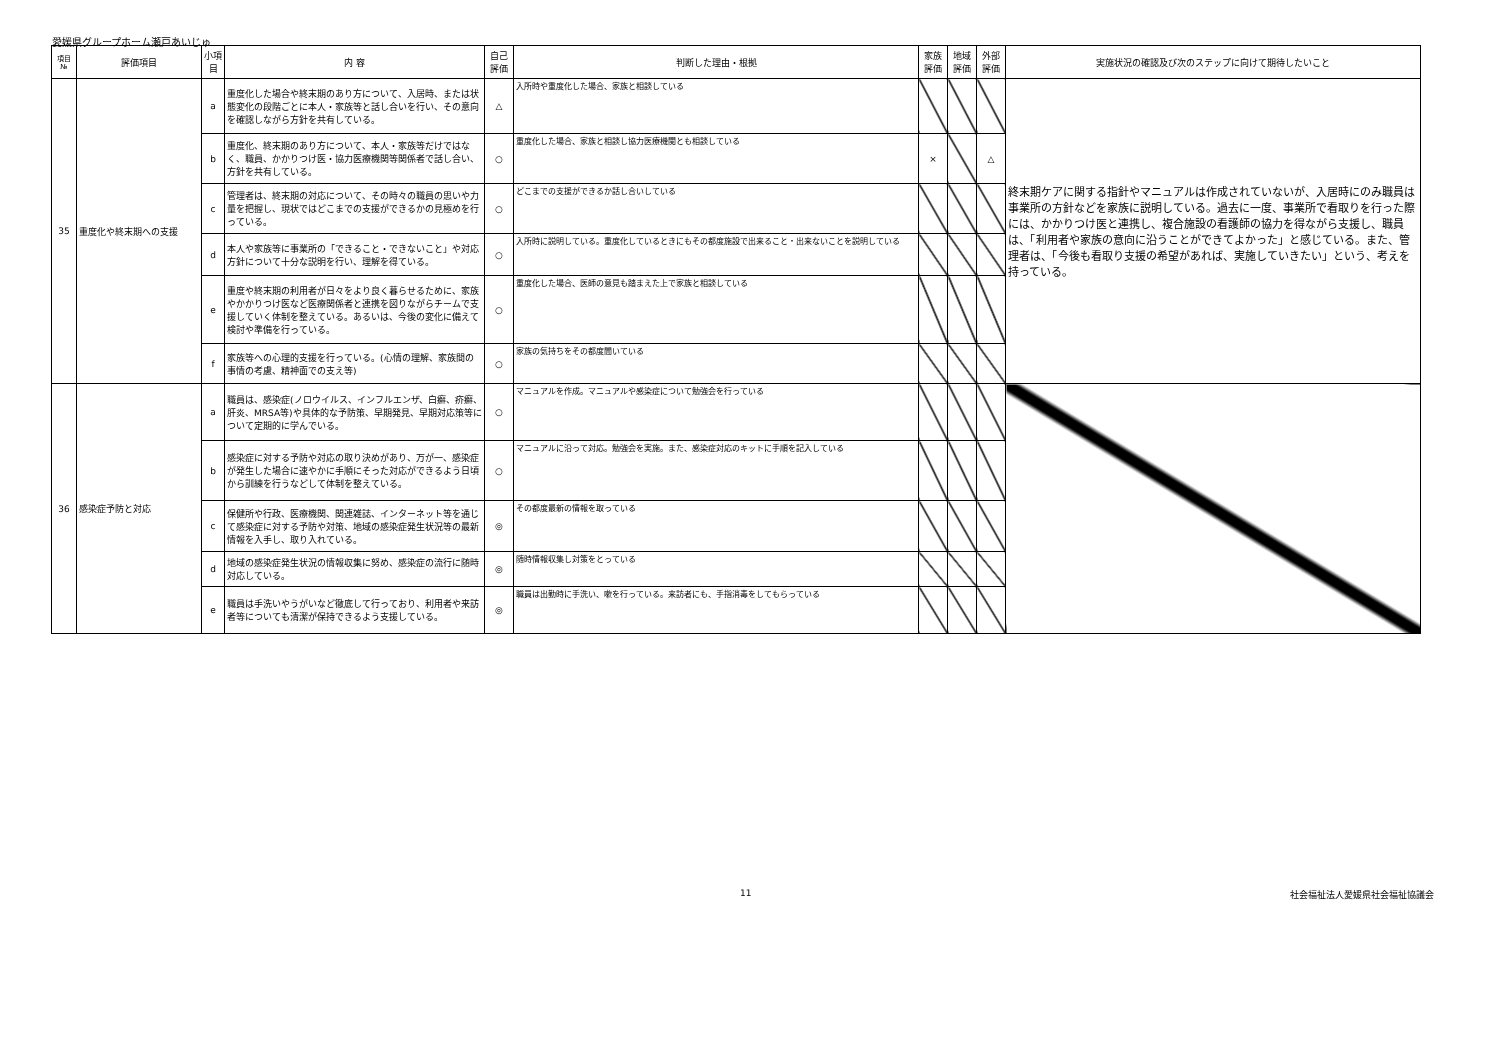愛媛県グループホーム瀬戸あいじゅ
| 項目 № | 評価項目 | 小項目 | 内 容 | 自己 評価 | 判断した理由・根拠 | 家族 評価 | 地域 評価 | 外部 評価 | 実施状況の確認及び次のステップに向けて期待したいこと |
| --- | --- | --- | --- | --- | --- | --- | --- | --- | --- |
| 35 | 重度化や終末期への支援 | a | 重度化した場合や終末期のあり方について、入居時、または状態変化の段階ごとに本人・家族等と話し合いを行い、その意向を確認しながら方針を共有している。 | △ | 入所時や重度化した場合、家族と相談している | | | | 終末期ケアに関する指針やマニュアルは作成されていないが、入居時にのみ職員は事業所の方針などを家族に説明している。過去に一度、事業所で看取りを行った際には、かかりつけ医と連携し、複合施設の看護師の協力を得ながら支援し、職員は、「利用者や家族の意向に沿うことができてよかった」と感じている。また、管理者は、「今後も看取り支援の希望があれば、実施していきたい」という、考えを持っている。 |
| | | b | 重度化、終末期のあり方について、本人・家族等だけではなく、職員、かかりつけ医・協力医療機関等関係者で話し合い、方針を共有している。 | ○ | 重度化した場合、家族と相談し協力医療機関とも相談している | × | | △ | |
| | | c | 管理者は、終末期の対応について、その時々の職員の思いや力量を把握し、現状ではどこまでの支援ができるかの見極めを行っている。 | ○ | どこまでの支援ができるか話し合いしている | | | | |
| | | d | 本人や家族等に事業所の「できること・できないこと」や対応方針について十分な説明を行い、理解を得ている。 | ○ | 入所時に説明している。重度化しているときにもその都度施設で出来ること・出来ないことを説明している | | | | |
| | | e | 重度や終末期の利用者が日々をより良く暮らせるために、家族やかかりつけ医など医療関係者と連携を図りながらチームで支援していく体制を整えている。あるいは、今後の変化に備えて検討や準備を行っている。 | ○ | 重度化した場合、医師の意見も踏まえた上で家族と相談している | | | | |
| | | f | 家族等への心理的支援を行っている。(心情の理解、家族間の事情の考慮、精神面での支え等) | ○ | 家族の気持ちをその都度聞いている | | | | |
| 36 | 感染症予防と対応 | a | 職員は、感染症(ノロウイルス、インフルエンザ、白癬、疥癬、肝炎、MRSA等)や具体的な予防策、早期発見、早期対応策等について定期的に学んでいる。 | ○ | マニュアルを作成。マニュアルや感染症について勉強会を行っている | | | | |
| | | b | 感染症に対する予防や対応の取り決めがあり、万が一、感染症が発生した場合に速やかに手順にそった対応ができるよう日頃から訓練を行うなどして体制を整えている。 | ○ | マニュアルに沿って対応。勉強会を実施。また、感染症対応のキットに手順を記入している | | | | |
| | | c | 保健所や行政、医療機関、関連雑誌、インターネット等を通じて感染症に対する予防や対策、地域の感染症発生状況等の最新情報を入手し、取り入れている。 | ◎ | その都度最新の情報を取っている | | | | |
| | | d | 地域の感染症発生状況の情報収集に努め、感染症の流行に随時対応している。 | ◎ | 随時情報収集し対策をとっている | | | | |
| | | e | 職員は手洗いやうがいなど徹底して行っており、利用者や来訪者等についても清潔が保持できるよう支援している。 | ◎ | 職員は出勤時に手洗い、嗽を行っている。来訪者にも、手指消毒をしてもらっている | | | | |
11 社会福祉法人愛媛県社会福祉協議会